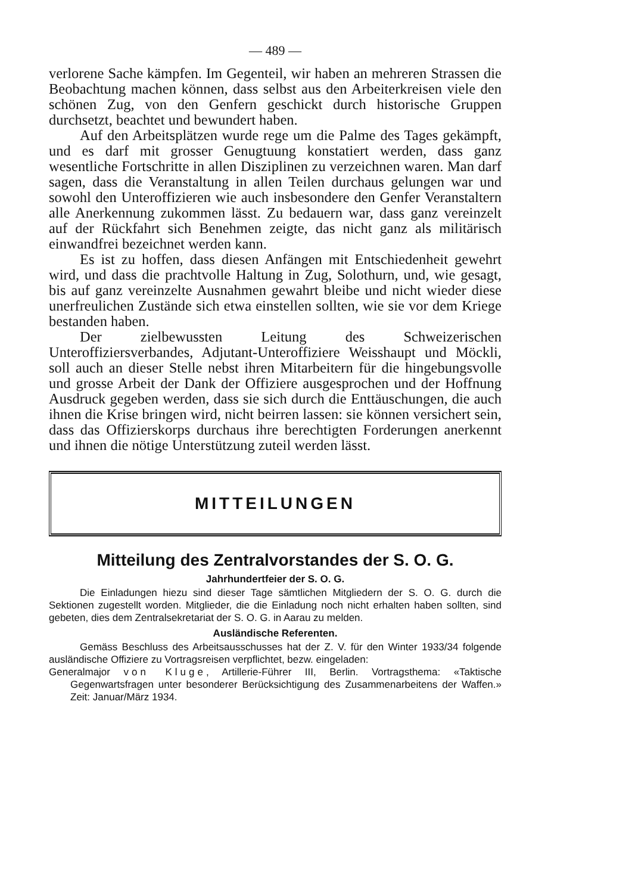— 489 —
verlorene Sache kämpfen. Im Gegenteil, wir haben an mehreren Strassen die Beobachtung machen können, dass selbst aus den Arbeiterkreisen viele den schönen Zug, von den Genfern geschickt durch historische Gruppen durchsetzt, beachtet und bewundert haben.
Auf den Arbeitsplätzen wurde rege um die Palme des Tages gekämpft, und es darf mit grosser Genugtuung konstatiert werden, dass ganz wesentliche Fortschritte in allen Disziplinen zu verzeichnen waren. Man darf sagen, dass die Veranstaltung in allen Teilen durchaus gelungen war und sowohl den Unteroffizieren wie auch insbesondere den Genfer Veranstaltern alle Anerkennung zukommen lässt. Zu bedauern war, dass ganz vereinzelt auf der Rückfahrt sich Benehmen zeigte, das nicht ganz als militärisch einwandfrei bezeichnet werden kann.
Es ist zu hoffen, dass diesen Anfängen mit Entschiedenheit gewehrt wird, und dass die prachtvolle Haltung in Zug, Solothurn, und, wie gesagt, bis auf ganz vereinzelte Ausnahmen gewahrt bleibe und nicht wieder diese unerfreulichen Zustände sich etwa einstellen sollten, wie sie vor dem Kriege bestanden haben.
Der zielbewussten Leitung des Schweizerischen Unteroffiziersverbandes, Adjutant-Unteroffiziere Weisshaupt und Möckli, soll auch an dieser Stelle nebst ihren Mitarbeitern für die hingebungsvolle und grosse Arbeit der Dank der Offiziere ausgesprochen und der Hoffnung Ausdruck gegeben werden, dass sie sich durch die Enttäuschungen, die auch ihnen die Krise bringen wird, nicht beirren lassen: sie können versichert sein, dass das Offizierskorps durchaus ihre berechtigten Forderungen anerkennt und ihnen die nötige Unterstützung zuteil werden lässt.
MITTEILUNGEN
Mitteilung des Zentralvorstandes der S. O. G.
Jahrhundertfeier der S. O. G.
Die Einladungen hiezu sind dieser Tage sämtlichen Mitgliedern der S. O. G. durch die Sektionen zugestellt worden. Mitglieder, die die Einladung noch nicht erhalten haben sollten, sind gebeten, dies dem Zentralsekretariat der S. O. G. in Aarau zu melden.
Ausländische Referenten.
Gemäss Beschluss des Arbeitsausschusses hat der Z. V. für den Winter 1933/34 folgende ausländische Offiziere zu Vortragsreisen verpflichtet, bezw. eingeladen:
Generalmajor von Kluge, Artillerie-Führer III, Berlin. Vortragsthema: «Taktische Gegenwartsfragen unter besonderer Berücksichtigung des Zusammenarbeitens der Waffen.» Zeit: Januar/März 1934.